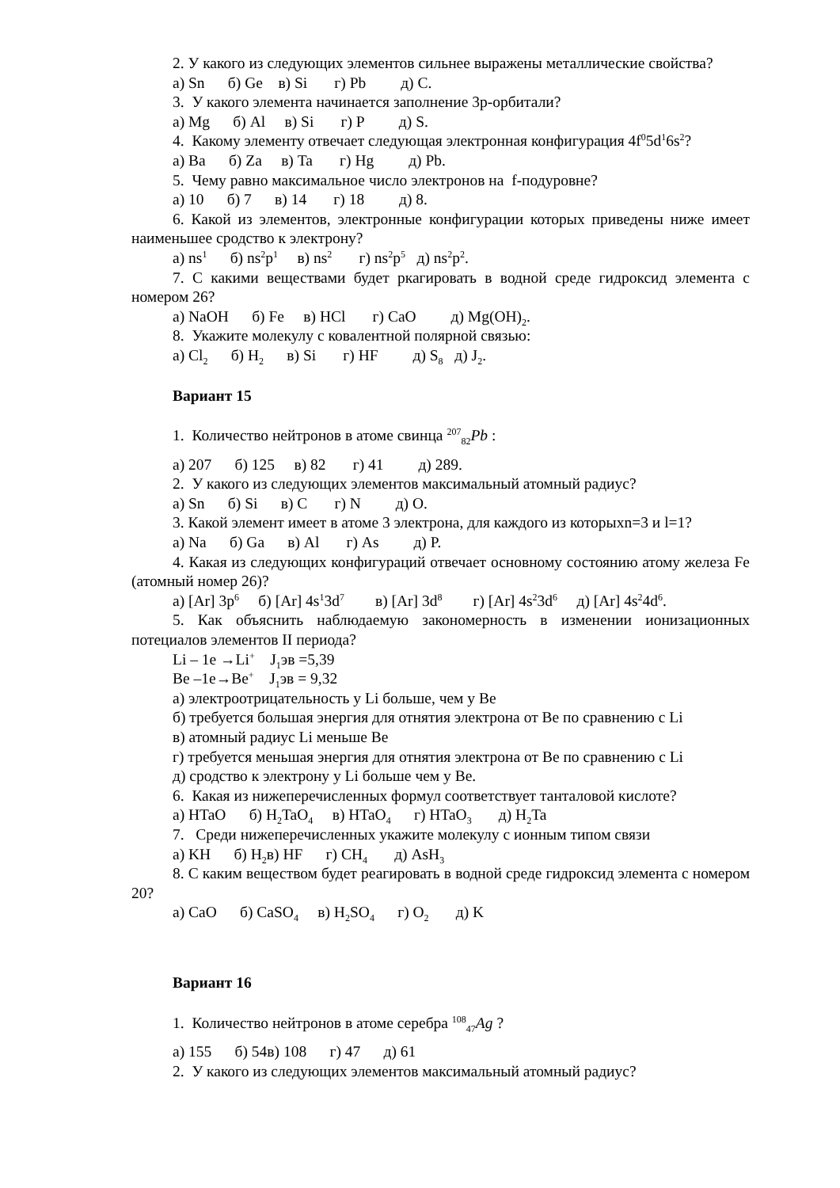2. У какого из следующих элементов сильнее выражены металлические свойства?
а) Sn б) Ge в) Si г) Pb д) C.
3. У какого элемента начинается заполнение 3р-орбитали?
а) Mg б) Al в) Si г) P д) S.
4. Какому элементу отвечает следующая электронная конфигурация 4f<sup>0</sup>5d<sup>1</sup>6s<sup>2</sup>?
а) Ba б) Za в) Ta г) Hg д) Pb.
5. Чему равно максимальное число электронов на f-подуровне?
а) 10 б) 7 в) 14 г) 18 д) 8.
6. Какой из элементов, электронные конфигурации которых приведены ниже имеет наименьшее сродство к электрону?
а) ns<sup>1</sup> б) ns<sup>2</sup>p<sup>1</sup> в) ns<sup>2</sup> г) ns<sup>2</sup>p<sup>5</sup> д) ns<sup>2</sup>p<sup>2</sup>.
7. С какими веществами будет ркагировать в водной среде гидроксид элемента с номером 26?
а) NaOH б) Fe в) HCl г) CaO д) Mg(OH)<sub>2</sub>.
8. Укажите молекулу с ковалентной полярной связью:
а) Cl<sub>2</sub> б) H<sub>2</sub> в) Si г) HF д) S<sub>8</sub> д) J<sub>2</sub>.
Вариант 15
1. Количество нейтронов в атоме свинца <sup>207</sup><sub>82</sub>Pb :
а) 207 б) 125 в) 82 г) 41 д) 289.
2. У какого из следующих элементов максимальный атомный радиус?
а) Sn б) Si в) C г) N д) O.
3. Какой элемент имеет в атоме 3 электрона, для каждого из которыхn=3 и l=1?
а) Na б) Ga в) Al г) As д) P.
4. Какая из следующих конфигураций отвечает основному состоянию атому железа Fe (атомный номер 26)?
а) [Ar] 3p<sup>6</sup> б) [Ar] 4s<sup>1</sup>3d<sup>7</sup> в) [Ar] 3d<sup>8</sup> г) [Ar] 4s<sup>2</sup>3d<sup>6</sup> д) [Ar] 4s<sup>2</sup>4d<sup>6</sup>.
5. Как объяснить наблюдаемую закономерность в изменении ионизационных потециалов элементов II периода?
Li – 1e →Li<sup>+</sup> J<sub>1</sub>эв =5,39
Be –1e→Be<sup>+</sup> J<sub>1</sub>эв = 9,32
а) электроотрицательность у Li больше, чем у Be
б) требуется большая энергия для отнятия электрона от Be по сравнению с Li
в) атомный радиус Li меньше Be
г) требуется меньшая энергия для отнятия электрона от Be по сравнению с Li
д) сродство к электрону у Li больше чем у Be.
6. Какая из нижеперечисленных формул соответствует танталовой кислоте?
а) HTaO б) H<sub>2</sub>TaO<sub>4</sub> в) HTaO<sub>4</sub> г) HTaO<sub>3</sub> д) H<sub>2</sub>Ta
7. Среди нижеперечисленных укажите молекулу с ионным типом связи
а) KH б) H<sub>2</sub>в) HF г) CH<sub>4</sub> д) AsH<sub>3</sub>
8. С каким веществом будет реагировать в водной среде гидроксид элемента с номером 20?
а) CaO б) CaSO<sub>4</sub> в) H<sub>2</sub>SO<sub>4</sub> г) O<sub>2</sub> д) K
Вариант 16
1. Количество нейтронов в атоме серебра <sup>108</sup><sub>47</sub>Ag ?
а) 155 б) 54в) 108 г) 47 д) 61
2. У какого из следующих элементов максимальный атомный радиус?